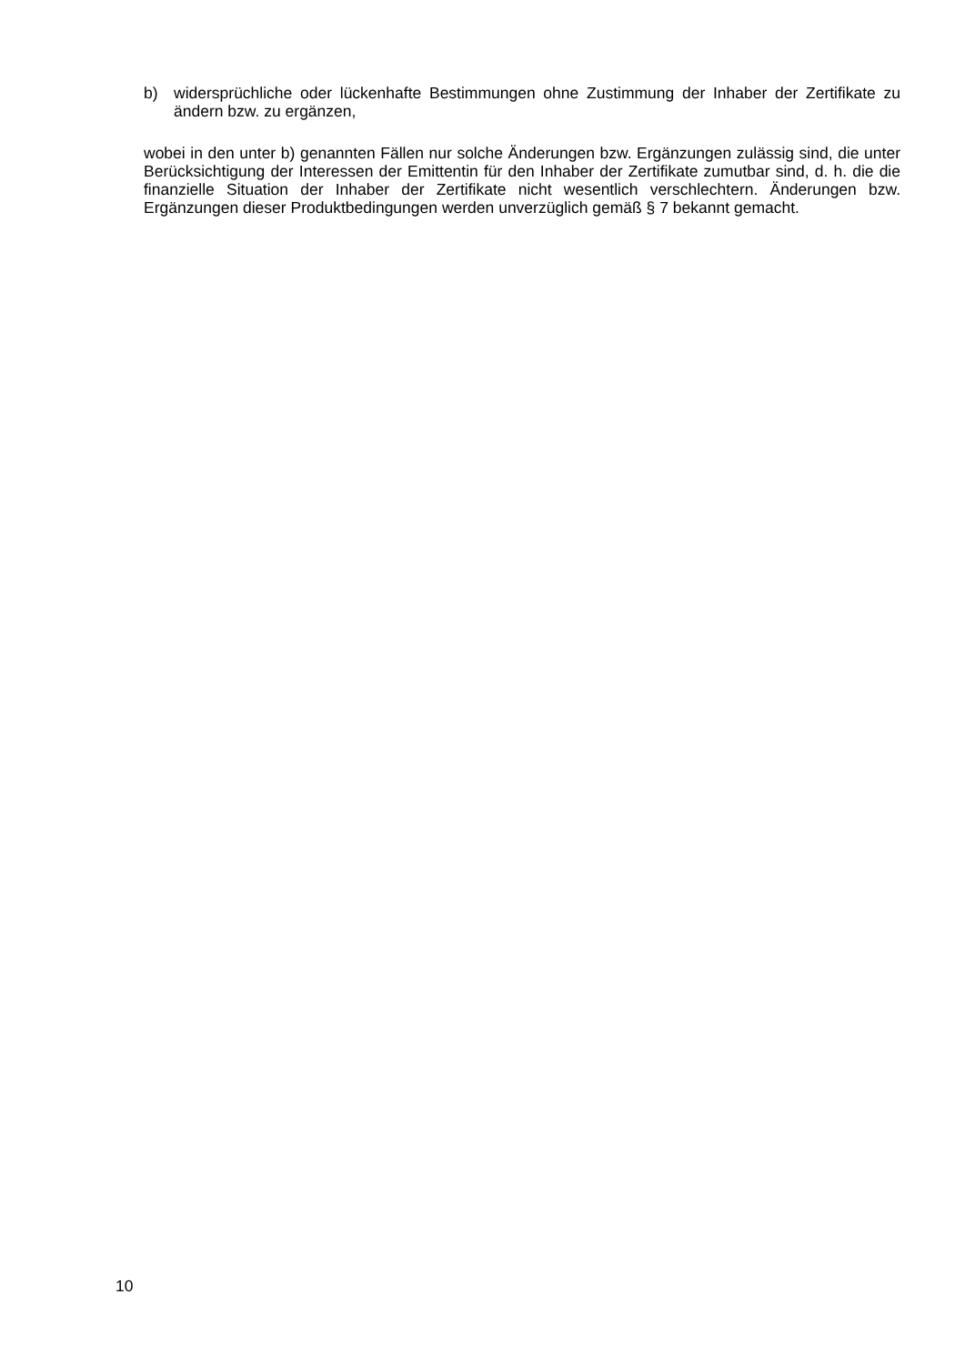b) widersprüchliche oder lückenhafte Bestimmungen ohne Zustimmung der Inhaber der Zertifikate zu ändern bzw. zu ergänzen,
wobei in den unter b) genannten Fällen nur solche Änderungen bzw. Ergänzungen zulässig sind, die unter Berücksichtigung der Interessen der Emittentin für den Inhaber der Zertifikate zumutbar sind, d. h. die die finanzielle Situation der Inhaber der Zertifikate nicht wesentlich verschlechtern. Änderungen bzw. Ergänzungen dieser Produktbedingungen werden unverzüglich gemäß § 7 bekannt gemacht.
10